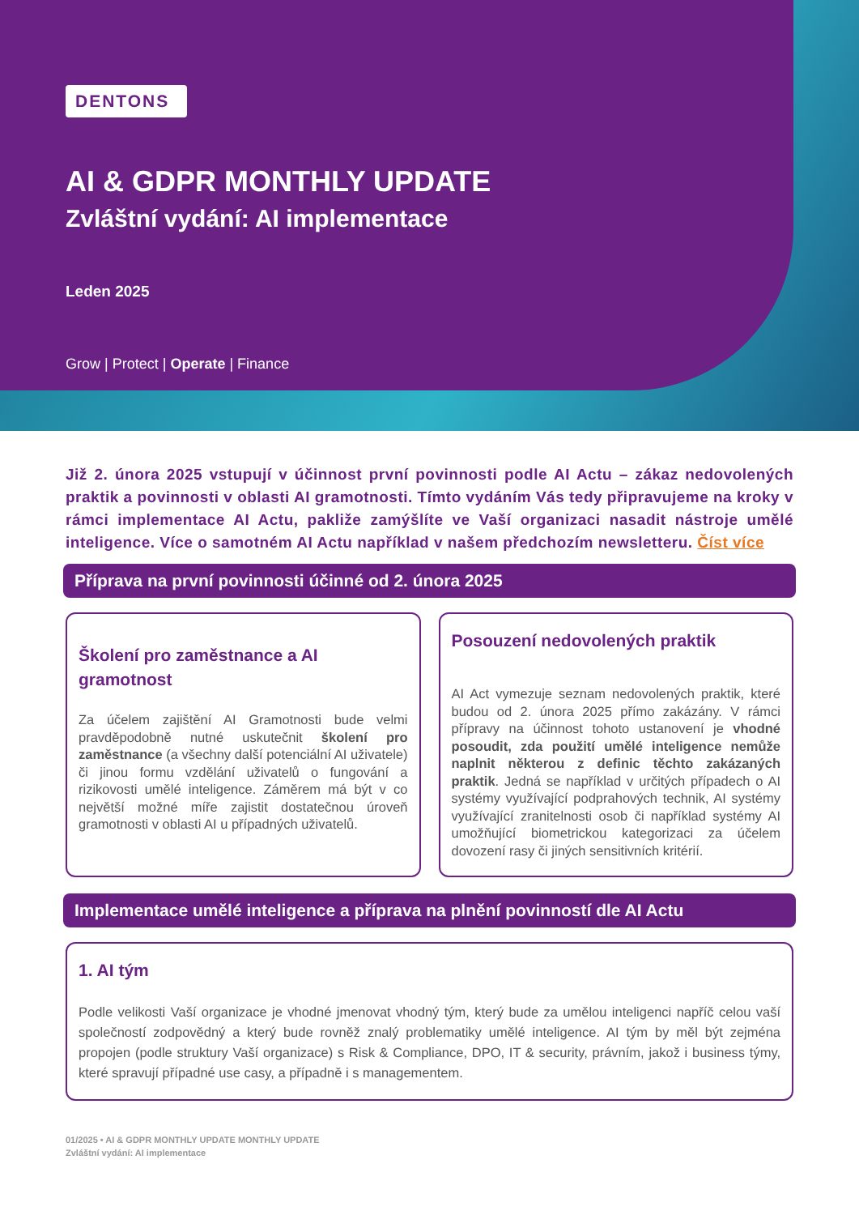DENTONS
AI & GDPR MONTHLY UPDATE
Zvláštní vydání: AI implementace
Leden 2025
Grow | Protect | Operate | Finance
Již 2. února 2025 vstupují v účinnost první povinnosti podle AI Actu – zákaz nedovolených praktik a povinnosti v oblasti AI gramotnosti. Tímto vydáním Vás tedy připravujeme na kroky v rámci implementace AI Actu, pakliže zamýšlíte ve Vaší organizaci nasadit nástroje umělé inteligence. Více o samotném AI Actu například v našem předchozím newsletteru. Číst více
Příprava na první povinnosti účinné od 2. února 2025
Školení pro zaměstnance a AI gramotnost
Za účelem zajištění AI Gramotnosti bude velmi pravděpodobně nutné uskutečnit školení pro zaměstnance (a všechny další potenciální AI uživatele) či jinou formu vzdělání uživatelů o fungování a rizikovosti umělé inteligence. Záměrem má být v co největší možné míře zajistit dostatečnou úroveň gramotnosti v oblasti AI u případných uživatelů.
Posouzení nedovolených praktik
AI Act vymezuje seznam nedovolených praktik, které budou od 2. února 2025 přímo zakázány. V rámci přípravy na účinnost tohoto ustanovení je vhodné posoudit, zda použití umělé inteligence nemůže naplnit některou z definic těchto zakázaných praktik. Jedná se například v určitých případech o AI systémy využívající podprahových technik, AI systémy využívající zranitelnosti osob či například systémy AI umožňující biometrickou kategorizaci za účelem dovození rasy či jiných sensitivních kritérií.
Implementace umělé inteligence a příprava na plnění povinností dle AI Actu
1. AI tým
Podle velikosti Vaší organizace je vhodné jmenovat vhodný tým, který bude za umělou inteligenci napříč celou vaší společností zodpovědný a který bude rovněž znalý problematiky umělé inteligence. AI tým by měl být zejména propojen (podle struktury Vaší organizace) s Risk & Compliance, DPO, IT & security, právním, jakož i business týmy, které spravují případné use casy, a případně i s managementem.
01/2025 • AI & GDPR MONTHLY UPDATE MONTHLY UPDATE
Zvláštní vydání: AI implementace